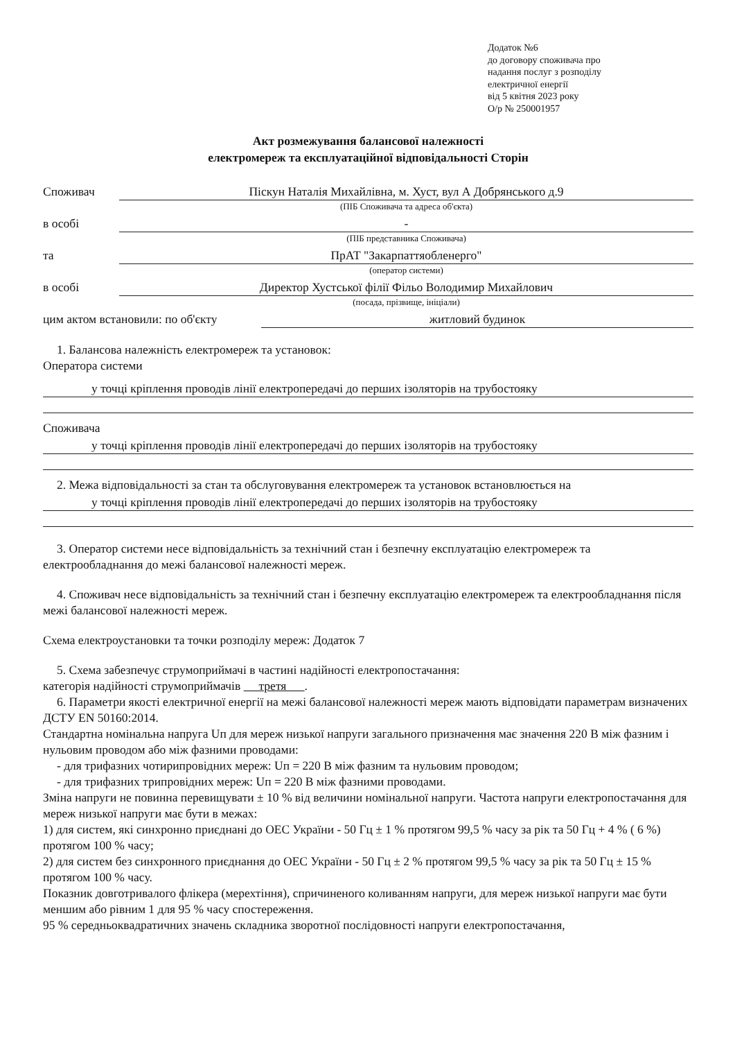Додаток №6
до договору споживача про
надання послуг з розподілу
електричної енергії
від 5 квітня 2023 року
О/р № 250001957
Акт розмежування балансової належності
електромереж та експлуатаційної відповідальності Сторін
Споживач Піскун Наталія Михайлівна, м. Хуст, вул А Добрянського д.9
(ПІБ Споживача та адреса об'єкта)
в особі -
(ПІБ представника Споживача)
та ПрАТ "Закарпаттяобленерго"
(оператор системи)
в особі Директор Хустської філії Фільо Володимир Михайлович
(посада, прізвище, ініціали)
цим актом встановили: по об'єкту житловий будинок
1. Балансова належність електромереж та установок:
Оператора системи
у точці кріплення проводів лінії електропередачі до перших ізоляторів на трубостояку
Споживача
у точці кріплення проводів лінії електропередачі до перших ізоляторів на трубостояку
2. Межа відповідальності за стан та обслуговування електромереж та установок встановлюється на
у точці кріплення проводів лінії електропередачі до перших ізоляторів на трубостояку
3. Оператор системи несе відповідальність за технічний стан і безпечну експлуатацію електромереж та електрообладнання до межі балансової належності мереж.
4. Споживач несе відповідальність за технічний стан і безпечну експлуатацію електромереж та електрообладнання після межі балансової належності мереж.
Схема електроустановки та точки розподілу мереж: Додаток 7
5. Схема забезпечує струмоприймачі в частині надійності електропостачання:
категорія надійності струмоприймачів третя .
6. Параметри якості електричної енергії на межі балансової належності мереж мають відповідати параметрам визначених ДСТУ EN 50160:2014.
Стандартна номінальна напруга Uп для мереж низької напруги загального призначення має значення 220 В між фазним і нульовим проводом або між фазними проводами:
- для трифазних чотирипровідних мереж: Uп = 220 В між фазним та нульовим проводом;
- для трифазних трипровідних мереж: Uп = 220 В між фазними проводами.
Зміна напруги не повинна перевищувати ± 10 % від величини номінальної напруги. Частота напруги електропостачання для мереж низької напруги має бути в межах:
1) для систем, які синхронно приєднані до ОЕС України - 50 Гц ± 1 % протягом 99,5 % часу за рік та 50 Гц + 4 % ( 6 %) протягом 100 % часу;
2) для систем без синхронного приєднання до ОЕС України - 50 Гц ± 2 % протягом 99,5 % часу за рік та 50 Гц ± 15 % протягом 100 % часу.
Показник довготривалого флікера (мерехтіння), спричиненого коливанням напруги, для мереж низької напруги має бути меншим або рівним 1 для 95 % часу спостереження.
95 % середньоквадратичних значень складника зворотної послідовності напруги електропостачання,